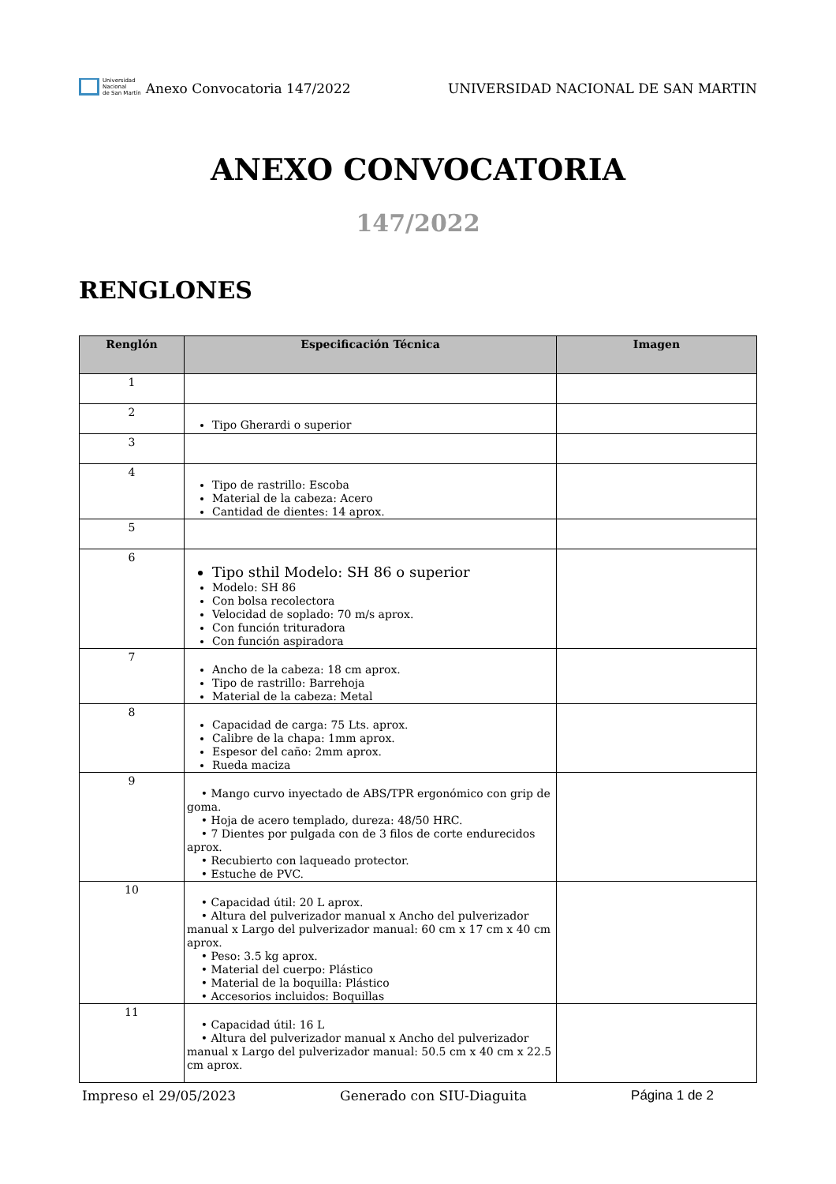Universidad
Nacional
de San Martín
Anexo Convocatoria 147/2022
UNIVERSIDAD NACIONAL DE SAN MARTIN
ANEXO CONVOCATORIA
147/2022
RENGLONES
| Renglón | Especificación Técnica | Imagen |
| --- | --- | --- |
| 1 | | |
| 2 | Tipo Gherardi o superior | |
| 3 | | |
| 4 | Tipo de rastrillo: Escoba Material de la cabeza: Acero Cantidad de dientes: 14 aprox. | |
| 5 | | |
| 6 | Tipo sthil Modelo: SH 86 o superior Modelo: SH 86 Con bolsa recolectora Velocidad de soplado: 70 m/s aprox. Con función trituradora Con función aspiradora | |
| 7 | Ancho de la cabeza: 18 cm aprox. Tipo de rastrillo: Barrehoja Material de la cabeza: Metal | |
| 8 | Capacidad de carga: 75 Lts. aprox. Calibre de la chapa: 1mm aprox. Espesor del caño: 2mm aprox. Rueda maciza | |
| 9 | • Mango curvo inyectado de ABS/TPR ergonómico con grip de goma. • Hoja de acero templado, dureza: 48/50 HRC. • 7 Dientes por pulgada con de 3 filos de corte endurecidos aprox. • Recubierto con laqueado protector. • Estuche de PVC. | |
| 10 | • Capacidad útil: 20 L aprox. • Altura del pulverizador manual x Ancho del pulverizador manual x Largo del pulverizador manual: 60 cm x 17 cm x 40 cm aprox. • Peso: 3.5 kg aprox. • Material del cuerpo: Plástico • Material de la boquilla: Plástico • Accesorios incluidos: Boquillas | |
| 11 | • Capacidad útil: 16 L • Altura del pulverizador manual x Ancho del pulverizador manual x Largo del pulverizador manual: 50.5 cm x 40 cm x 22.5 cm aprox. | |
Impreso el 29/05/2023 Generado con SIU-Diaguita Página 1 de 2